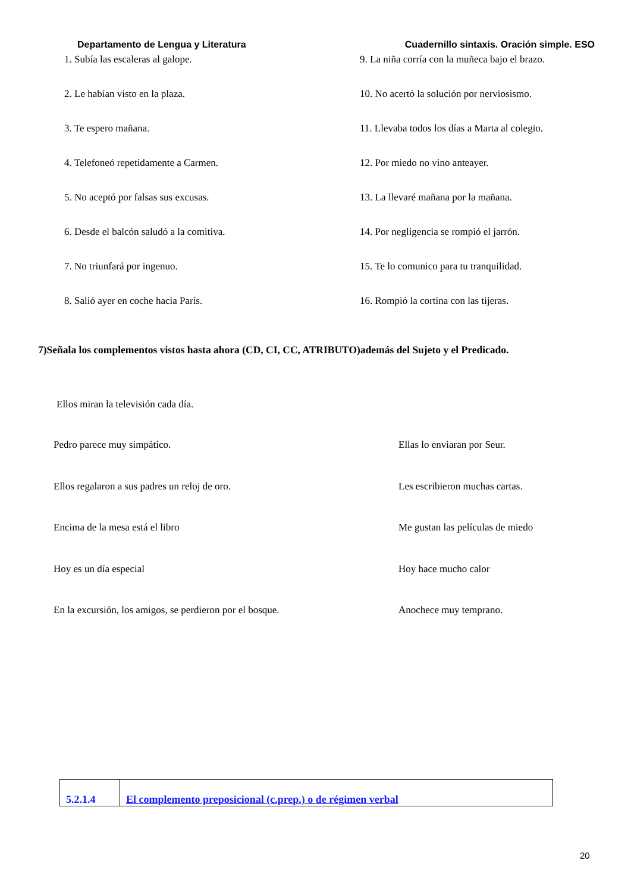Departamento de Lengua y Literatura Cuadernillo sintaxis. Oración simple. ESO
1. Subía las escaleras al galope.
9. La niña corría con la muñeca bajo el brazo.
2. Le habían visto en la plaza.
10. No acertó la solución por nerviosismo.
3. Te espero mañana.
11. Llevaba todos los días a Marta al colegio.
4. Telefoneó repetidamente a Carmen.
12. Por miedo no vino anteayer.
5. No aceptó por falsas sus excusas.
13. La llevaré mañana por la mañana.
6. Desde el balcón saludó a la comitiva.
14. Por negligencia se rompió el jarrón.
7. No triunfará por ingenuo.
15. Te lo comunico para tu tranquilidad.
8. Salió ayer en coche hacia París.
16. Rompió la cortina con las tijeras.
7)Señala los complementos vistos hasta ahora (CD, CI, CC, ATRIBUTO)además del Sujeto y el Predicado.
Ellos miran la televisión cada día.
Pedro parece muy simpático.
Ellas lo enviaran por Seur.
Ellos regalaron a sus padres un reloj de oro.
Les escribieron muchas cartas.
Encima de la mesa está el libro
Me gustan las películas de miedo
Hoy es un día especial
Hoy hace mucho calor
En la excursión, los amigos, se perdieron por el bosque.
Anochece muy temprano.
| 5.2.1.4 | El complemento preposicional (c.prep.) o de régimen verbal |
20